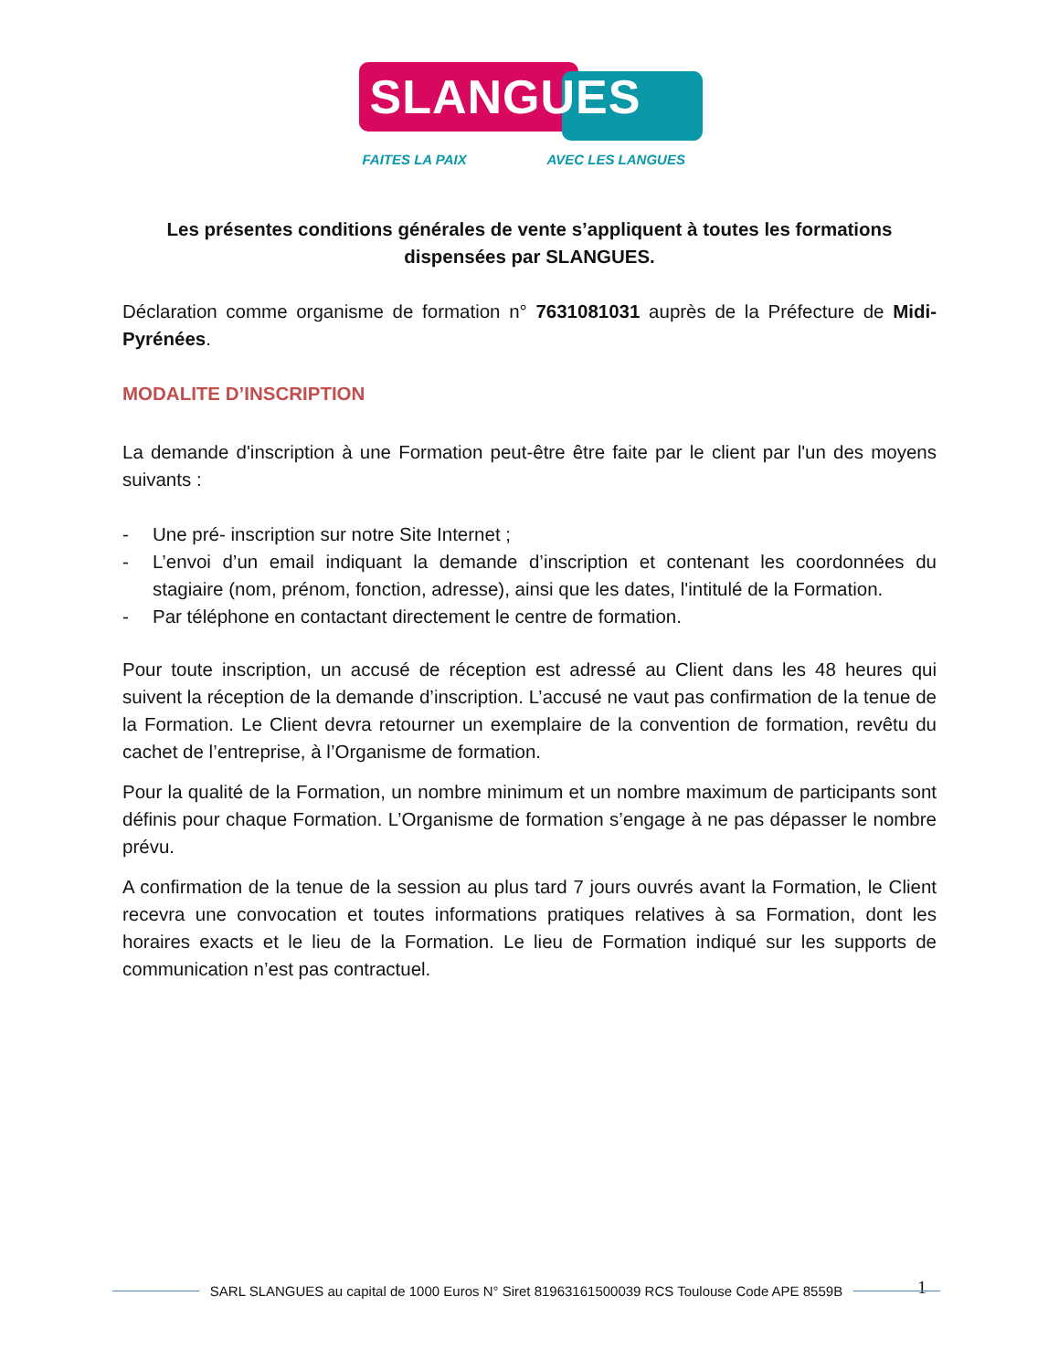SLANGUES
FAITES LA PAIX AVEC LES LANGUES
Les présentes conditions générales de vente s’appliquent à toutes les formations dispensées par SLANGUES.
Déclaration comme organisme de formation n° 7631081031 auprès de la Préfecture de Midi-Pyrénées.
MODALITE D’INSCRIPTION
La demande d'inscription à une Formation peut-être être faite par le client par l'un des moyens suivants :
- Une pré- inscription sur notre Site Internet ;
- L’envoi d’un email indiquant la demande d’inscription et contenant les coordonnées du stagiaire (nom, prénom, fonction, adresse), ainsi que les dates, l'intitulé de la Formation.
- Par téléphone en contactant directement le centre de formation.
Pour toute inscription, un accusé de réception est adressé au Client dans les 48 heures qui suivent la réception de la demande d’inscription. L’accusé ne vaut pas confirmation de la tenue de la Formation. Le Client devra retourner un exemplaire de la convention de formation, revêtu du cachet de l’entreprise, à l’Organisme de formation.
Pour la qualité de la Formation, un nombre minimum et un nombre maximum de participants sont définis pour chaque Formation. L’Organisme de formation s’engage à ne pas dépasser le nombre prévu.
A confirmation de la tenue de la session au plus tard 7 jours ouvrés avant la Formation, le Client recevra une convocation et toutes informations pratiques relatives à sa Formation, dont les horaires exacts et le lieu de la Formation. Le lieu de Formation indiqué sur les supports de communication n’est pas contractuel.
1 SARL SLANGUES au capital de 1000 Euros N° Siret 81963161500039 RCS Toulouse Code APE 8559B